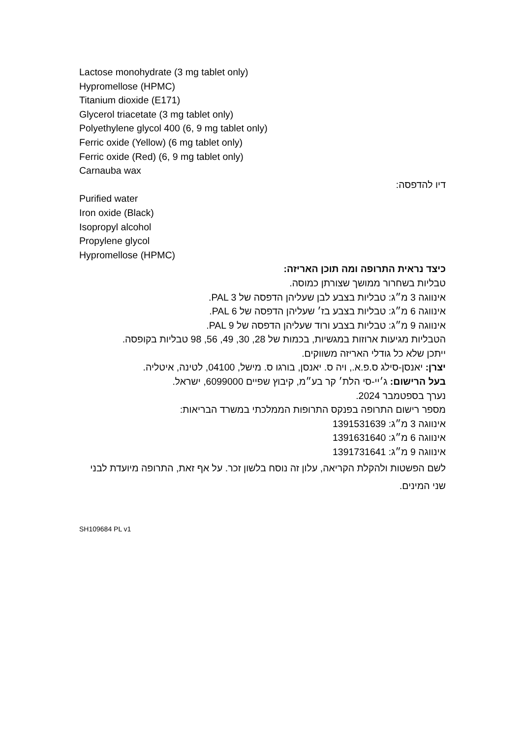Lactose monohydrate (3 mg tablet only)
Hypromellose (HPMC)
Titanium dioxide (E171)
Glycerol triacetate (3 mg tablet only)
Polyethylene glycol 400 (6, 9 mg tablet only)
Ferric oxide (Yellow) (6 mg tablet only)
Ferric oxide (Red) (6, 9 mg tablet only)
Carnauba wax
דיו להדפסה:
Purified water
Iron oxide (Black)
Isopropyl alcohol
Propylene glycol
Hypromellose (HPMC)
כיצד נראית התרופה ומה תוכן האריזה:
טבליות בשחרור ממושך שצורתן כמוסה.
אינווגה 3 מ״ג: טבליות בצבע לבן שעליהן הדפסה של PAL 3.
אינווגה 6 מ״ג: טבליות בצבע בז׳ שעליהן הדפסה של PAL 6.
אינווגה 9 מ״ג: טבליות בצבע ורוד שעליהן הדפסה של PAL 9.
הטבליות מגיעות ארוזות במגשיות, בכמות של 28, 30, 49, 56, 98 טבליות בקופסה.
ייתכן שלא כל גודלי האריזה משווקים.
יצרן: יאנסן-סילג ס.פ.א., ויה ס. יאנסן, בורגו ס. מישל, 04100, לטינה, איטליה.
בעל הרישום: ג׳יי-סי הלת׳ קר בע״מ, קיבוץ שפיים 6099000, ישראל.
נערך בספטמבר 2024.
מספר רישום התרופה בפנקס התרופות הממלכתי במשרד הבריאות:
אינווגה 3 מ״ג: 1391531639
אינווגה 6 מ״ג: 1391631640
אינווגה 9 מ״ג: 1391731641
לשם הפשטות ולהקלת הקריאה, עלון זה נוסח בלשון זכר. על אף זאת, התרופה מיועדת לבני שני המינים.
SH109684 PL v1